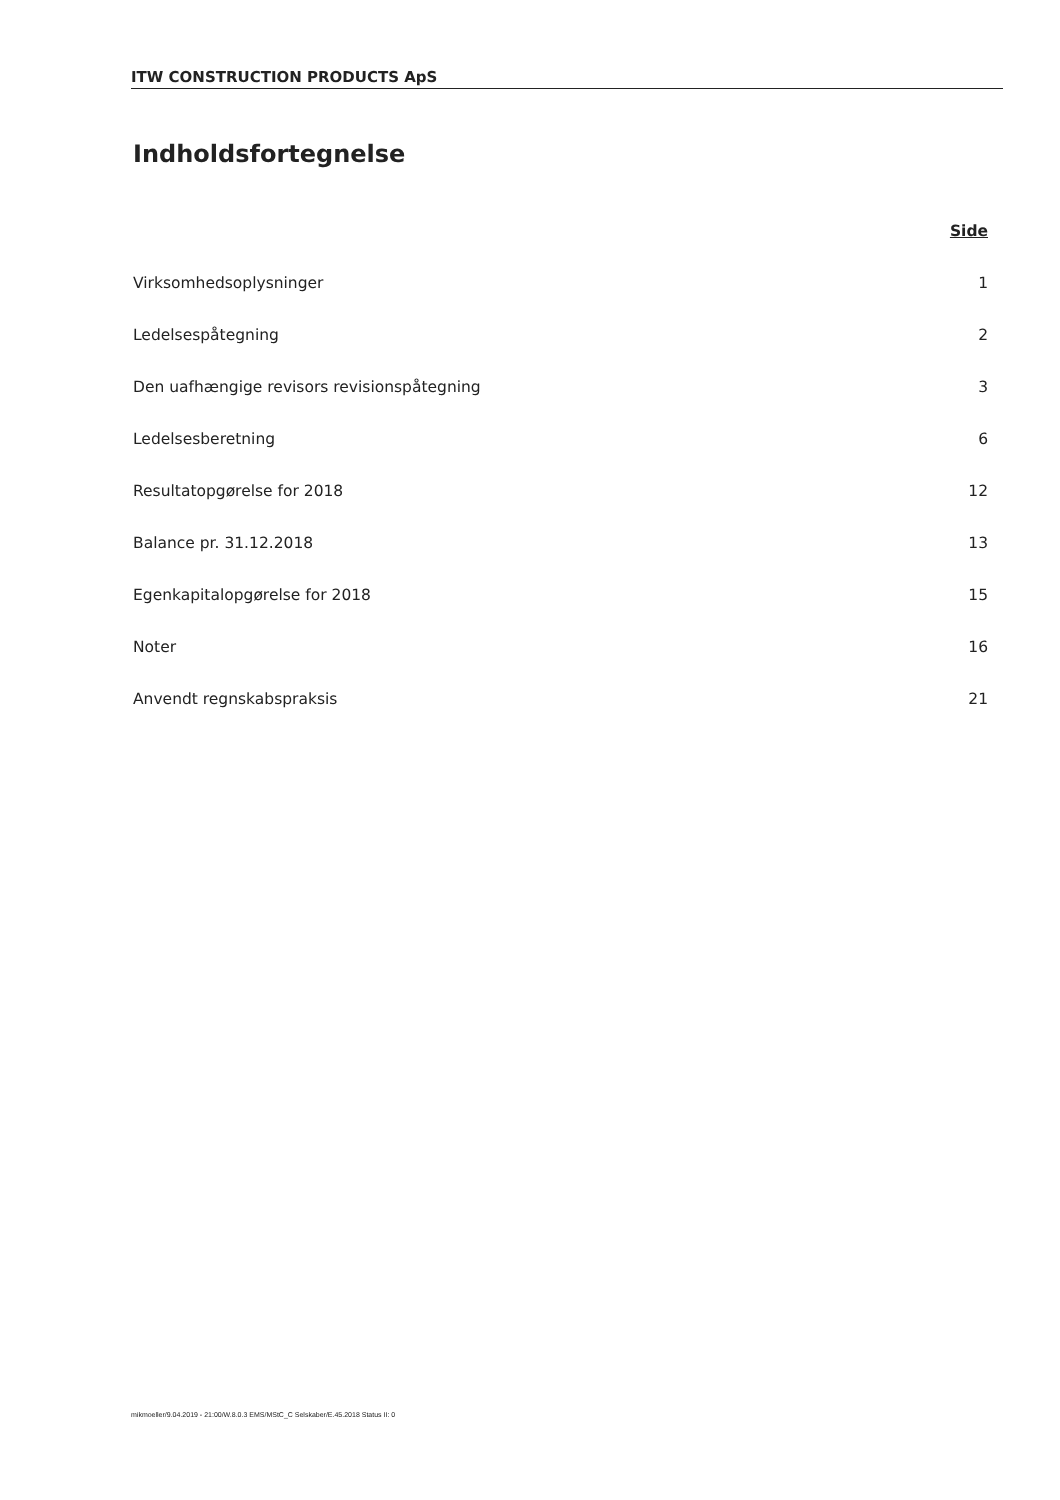ITW CONSTRUCTION PRODUCTS ApS
Indholdsfortegnelse
Side
Virksomhedsoplysninger 1
Ledelsespåtegning 2
Den uafhængige revisors revisionspåtegning 3
Ledelsesberetning 6
Resultatopgørelse for 2018 12
Balance pr. 31.12.2018 13
Egenkapitalopgørelse for 2018 15
Noter 16
Anvendt regnskabspraksis 21
mikmoeller/9.04.2019 - 21:00/W.8.0.3 EMS/MStC_C Selskaber/E.45.2018 Status II: 0